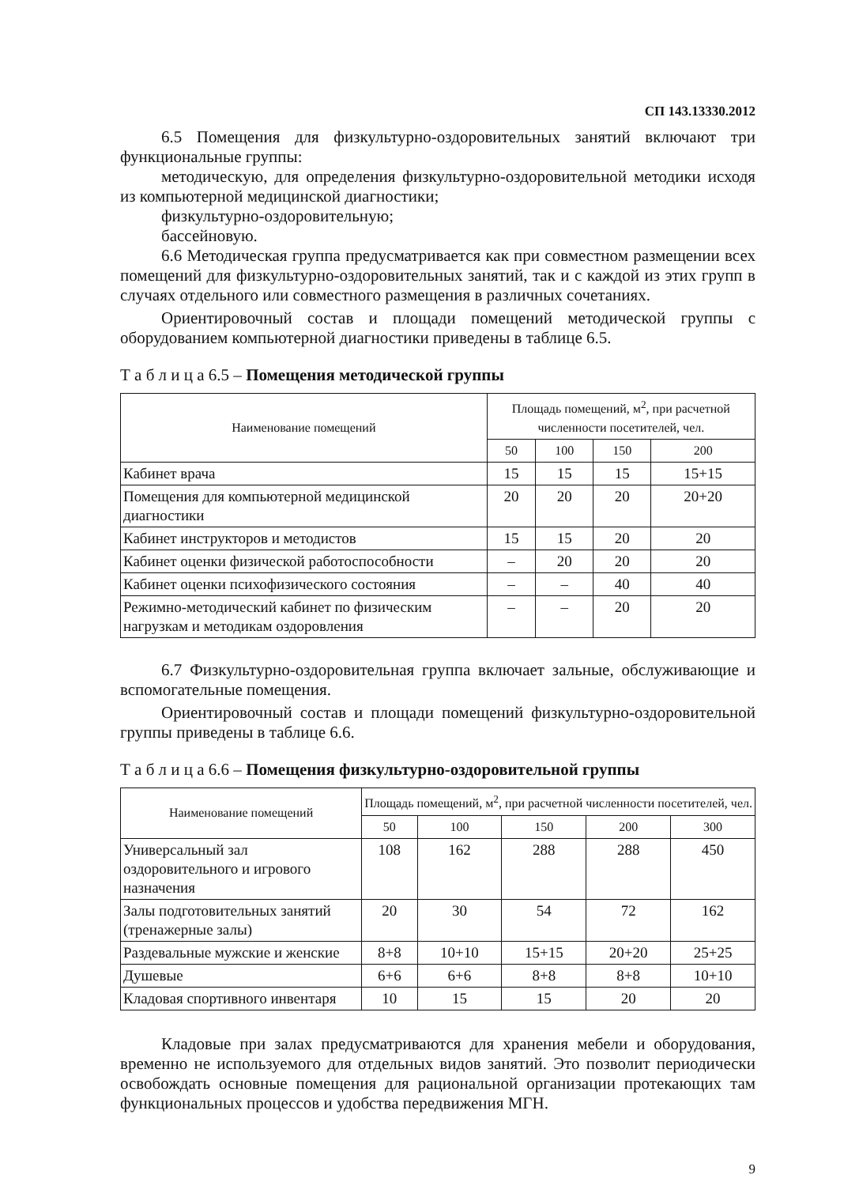СП 143.13330.2012
6.5 Помещения для физкультурно-оздоровительных занятий включают три функциональные группы:
методическую, для определения физкультурно-оздоровительной методики исходя из компьютерной медицинской диагностики;
физкультурно-оздоровительную;
бассейновую.
6.6 Методическая группа предусматривается как при совместном размещении всех помещений для физкультурно-оздоровительных занятий, так и с каждой из этих групп в случаях отдельного или совместного размещения в различных сочетаниях.
Ориентировочный состав и площади помещений методической группы с оборудованием компьютерной диагностики приведены в таблице 6.5.
Т а б л и ц а 6.5 – Помещения методической группы
| Наименование помещений | Площадь помещений, м<sup>2</sup>, при расчетной численности посетителей, чел. | | | |
| --- | --- | --- | --- | --- |
| | 50 | 100 | 150 | 200 |
| Кабинет врача | 15 | 15 | 15 | 15+15 |
| Помещения для компьютерной медицинской диагностики | 20 | 20 | 20 | 20+20 |
| Кабинет инструкторов и методистов | 15 | 15 | 20 | 20 |
| Кабинет оценки физической работоспособности | – | 20 | 20 | 20 |
| Кабинет оценки психофизического состояния | – | – | 40 | 40 |
| Режимно-методический кабинет по физическим нагрузкам и методикам оздоровления | – | – | 20 | 20 |
6.7 Физкультурно-оздоровительная группа включает зальные, обслуживающие и вспомогательные помещения.
Ориентировочный состав и площади помещений физкультурно-оздоровительной группы приведены в таблице 6.6.
Т а б л и ц а 6.6 – Помещения физкультурно-оздоровительной группы
| Наименование помещений | Площадь помещений, м<sup>2</sup>, при расчетной численности посетителей, чел. | | | | |
| --- | --- | --- | --- | --- | --- |
| | 50 | 100 | 150 | 200 | 300 |
| Универсальный зал оздоровительного и игрового назначения | 108 | 162 | 288 | 288 | 450 |
| Залы подготовительных занятий (тренажерные залы) | 20 | 30 | 54 | 72 | 162 |
| Раздевальные мужские и женские | 8+8 | 10+10 | 15+15 | 20+20 | 25+25 |
| Душевые | 6+6 | 6+6 | 8+8 | 8+8 | 10+10 |
| Кладовая спортивного инвентаря | 10 | 15 | 15 | 20 | 20 |
Кладовые при залах предусматриваются для хранения мебели и оборудования, временно не используемого для отдельных видов занятий. Это позволит периодически освобождать основные помещения для рациональной организации протекающих там функциональных процессов и удобства передвижения МГН.
9